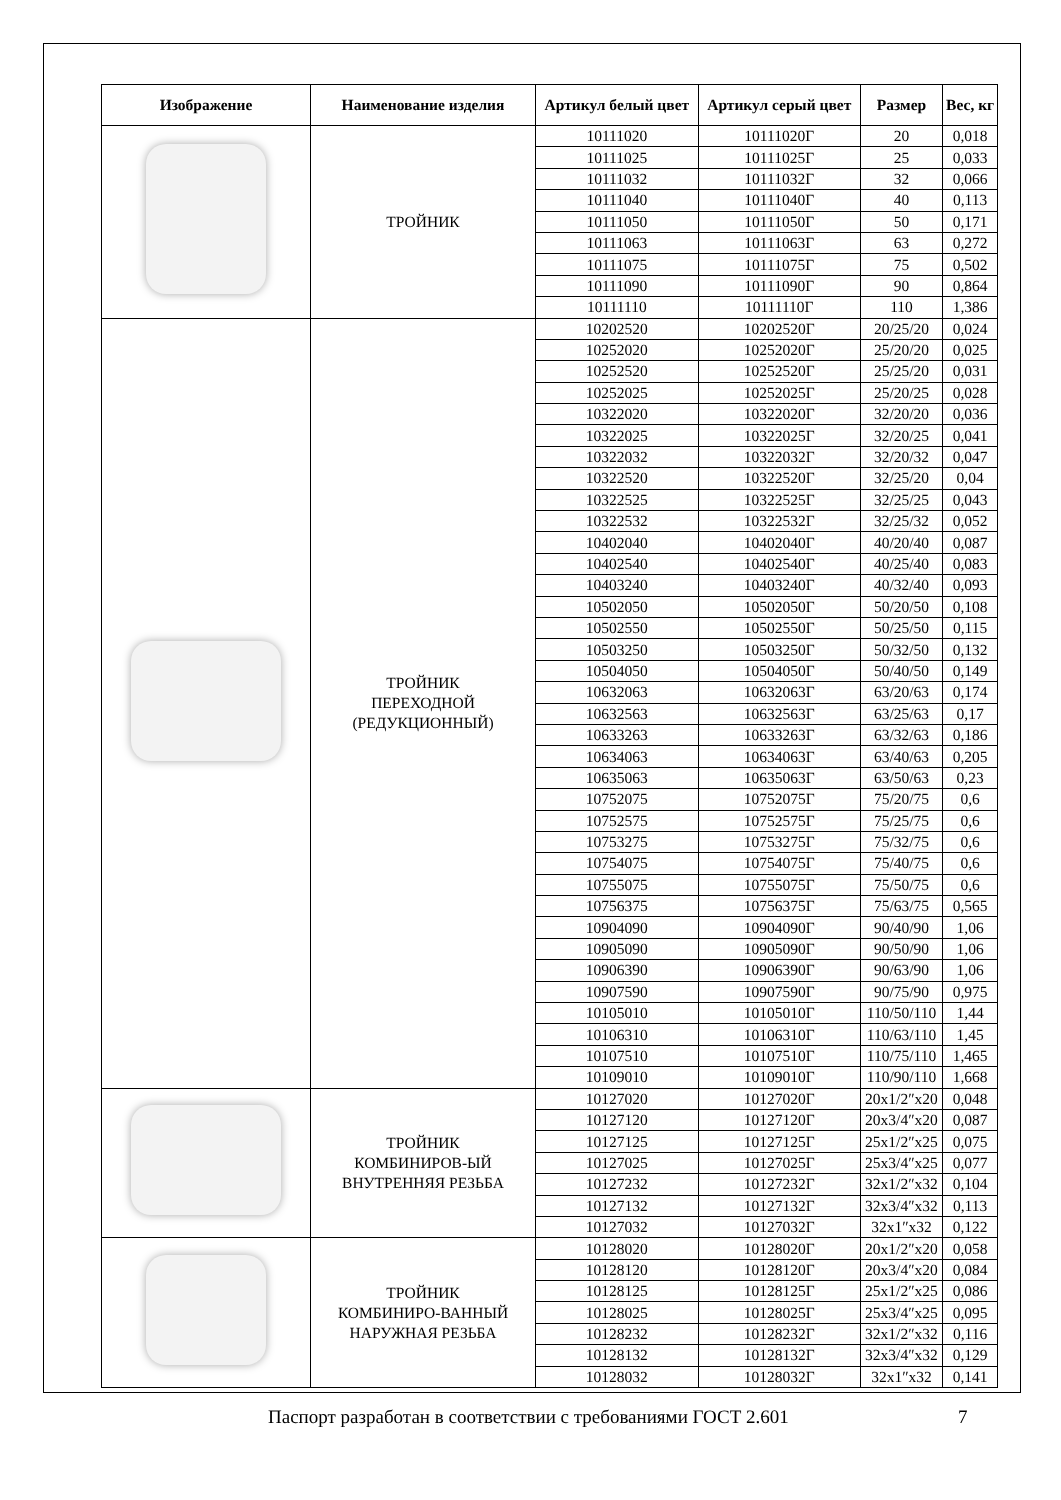| Изображение | Наименование изделия | Артикул белый цвет | Артикул серый цвет | Размер | Вес, кг |
| --- | --- | --- | --- | --- | --- |
| | ТРОЙНИК | 10111020 | 10111020Г | 20 | 0,018 |
| | | 10111025 | 10111025Г | 25 | 0,033 |
| | | 10111032 | 10111032Г | 32 | 0,066 |
| | | 10111040 | 10111040Г | 40 | 0,113 |
| | | 10111050 | 10111050Г | 50 | 0,171 |
| | | 10111063 | 10111063Г | 63 | 0,272 |
| | | 10111075 | 10111075Г | 75 | 0,502 |
| | | 10111090 | 10111090Г | 90 | 0,864 |
| | | 10111110 | 10111110Г | 110 | 1,386 |
| | ТРОЙНИК ПЕРЕХОДНОЙ (РЕДУКЦИОННЫЙ) | 10202520 | 10202520Г | 20/25/20 | 0,024 |
| | | 10252020 | 10252020Г | 25/20/20 | 0,025 |
| | | 10252520 | 10252520Г | 25/25/20 | 0,031 |
| | | 10252025 | 10252025Г | 25/20/25 | 0,028 |
| | | 10322020 | 10322020Г | 32/20/20 | 0,036 |
| | | 10322025 | 10322025Г | 32/20/25 | 0,041 |
| | | 10322032 | 10322032Г | 32/20/32 | 0,047 |
| | | 10322520 | 10322520Г | 32/25/20 | 0,04 |
| | | 10322525 | 10322525Г | 32/25/25 | 0,043 |
| | | 10322532 | 10322532Г | 32/25/32 | 0,052 |
| | | 10402040 | 10402040Г | 40/20/40 | 0,087 |
| | | 10402540 | 10402540Г | 40/25/40 | 0,083 |
| | | 10403240 | 10403240Г | 40/32/40 | 0,093 |
| | | 10502050 | 10502050Г | 50/20/50 | 0,108 |
| | | 10502550 | 10502550Г | 50/25/50 | 0,115 |
| | | 10503250 | 10503250Г | 50/32/50 | 0,132 |
| | | 10504050 | 10504050Г | 50/40/50 | 0,149 |
| | | 10632063 | 10632063Г | 63/20/63 | 0,174 |
| | | 10632563 | 10632563Г | 63/25/63 | 0,17 |
| | | 10633263 | 10633263Г | 63/32/63 | 0,186 |
| | | 10634063 | 10634063Г | 63/40/63 | 0,205 |
| | | 10635063 | 10635063Г | 63/50/63 | 0,23 |
| | | 10752075 | 10752075Г | 75/20/75 | 0,6 |
| | | 10752575 | 10752575Г | 75/25/75 | 0,6 |
| | | 10753275 | 10753275Г | 75/32/75 | 0,6 |
| | | 10754075 | 10754075Г | 75/40/75 | 0,6 |
| | | 10755075 | 10755075Г | 75/50/75 | 0,6 |
| | | 10756375 | 10756375Г | 75/63/75 | 0,565 |
| | | 10904090 | 10904090Г | 90/40/90 | 1,06 |
| | | 10905090 | 10905090Г | 90/50/90 | 1,06 |
| | | 10906390 | 10906390Г | 90/63/90 | 1,06 |
| | | 10907590 | 10907590Г | 90/75/90 | 0,975 |
| | | 10105010 | 10105010Г | 110/50/110 | 1,44 |
| | | 10106310 | 10106310Г | 110/63/110 | 1,45 |
| | | 10107510 | 10107510Г | 110/75/110 | 1,465 |
| | | 10109010 | 10109010Г | 110/90/110 | 1,668 |
| | ТРОЙНИК КОМБИНИРОВ-ЫЙ ВНУТРЕННЯЯ РЕЗЬБА | 10127020 | 10127020Г | 20x1/2″x20 | 0,048 |
| | | 10127120 | 10127120Г | 20x3/4″x20 | 0,087 |
| | | 10127125 | 10127125Г | 25x1/2″x25 | 0,075 |
| | | 10127025 | 10127025Г | 25x3/4″x25 | 0,077 |
| | | 10127232 | 10127232Г | 32x1/2″x32 | 0,104 |
| | | 10127132 | 10127132Г | 32x3/4″x32 | 0,113 |
| | | 10127032 | 10127032Г | 32x1″x32 | 0,122 |
| | ТРОЙНИК КОМБИНИРО-ВАННЫЙ НАРУЖНАЯ РЕЗЬБА | 10128020 | 10128020Г | 20x1/2″x20 | 0,058 |
| | | 10128120 | 10128120Г | 20x3/4″x20 | 0,084 |
| | | 10128125 | 10128125Г | 25x1/2″x25 | 0,086 |
| | | 10128025 | 10128025Г | 25x3/4″x25 | 0,095 |
| | | 10128232 | 10128232Г | 32x1/2″x32 | 0,116 |
| | | 10128132 | 10128132Г | 32x3/4″x32 | 0,129 |
| | | 10128032 | 10128032Г | 32x1″x32 | 0,141 |
Паспорт разработан в соответствии с требованиями ГОСТ 2.601 7